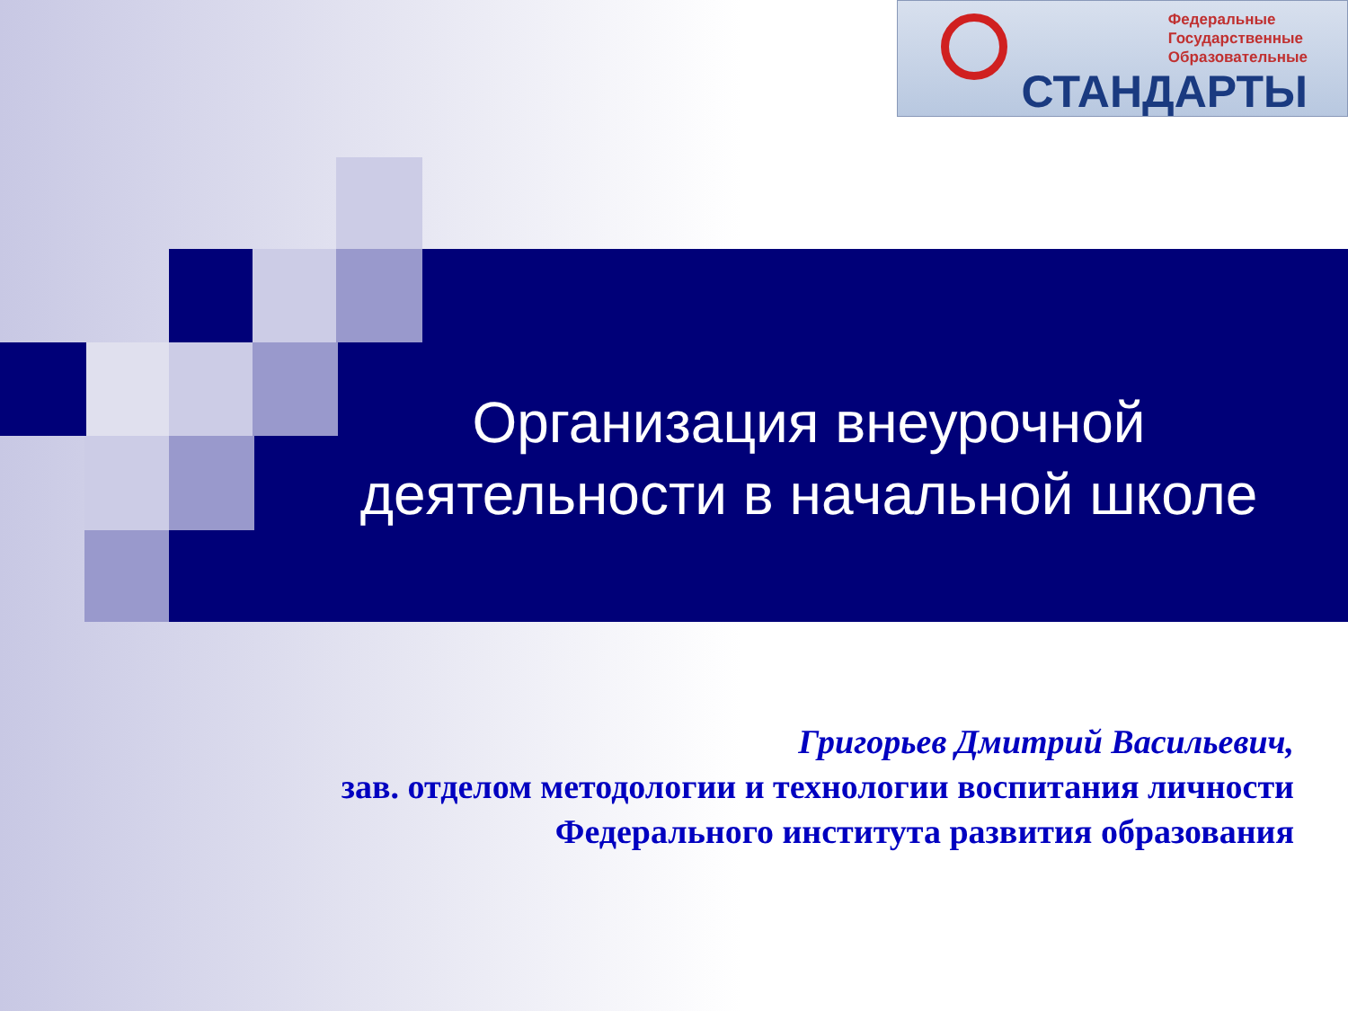Федеральные
Государственные
Образовательные
СТАНДАРТЫ
Организация внеурочной
деятельности в начальной школе
Григорьев Дмитрий Васильевич,
зав. отделом методологии и технологии воспитания личности
Федерального института развития образования